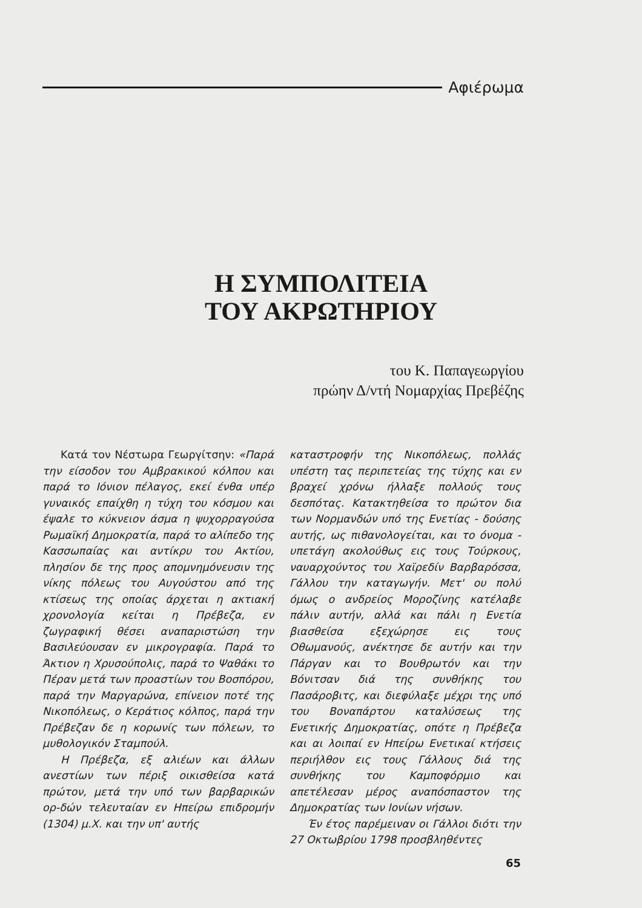Αφιέρωμα
Η ΣΥΜΠΟΛΙΤΕΙΑ
ΤΟΥ ΑΚΡΩΤΗΡΙΟΥ
του Κ. Παπαγεωργίου
πρώην Δ/ντή Νομαρχίας Πρεβέζης
Κατά τον Νέστωρα Γεωργίτσην: «Παρά την είσοδον του Αμβρακικού κόλπου και παρά το Ιόνιον πέλαγος, εκεί ένθα υπέρ γυναικός επαίχθη η τύχη του κόσμου και έψαλε το κύκνειον άσμα η ψυχορραγούσα Ρωμαϊκή Δημοκρατία, παρά το αλίπεδο της Κασσωπαίας και αντίκρυ του Ακτίου, πλησίον δε της προς απομνημόνευσιν της νίκης πόλεως του Αυγούστου από της κτίσεως της οποίας άρχεται η ακτιακή χρονολογία κείται η Πρέβεζα, εν ζωγραφική θέσει αναπαριστώση την Βασιλεύουσαν εν μικρογραφία. Παρά το Άκτιον η Χρυσούπολις, παρά το Ψαθάκι το Πέραν μετά των προαστίων του Βοσπόρου, παρά την Μαργαρώνα, επίνειον ποτέ της Νικοπόλεως, ο Κεράτιος κόλπος, παρά την Πρέβεζαν δε η κορωνίς των πόλεων, το μυθολογικόν Σταμπούλ.
Η Πρέβεζα, εξ αλιέων και άλλων ανεστίων των πέριξ οικισθείσα κατά πρώτον, μετά την υπό των βαρβαρικών ορ-δών τελευταίαν εν Ηπείρω επιδρομήν (1304) μ.Χ. και την υπ' αυτής
καταστροφήν της Νικοπόλεως, πολλάς υπέστη τας περιπετείας της τύχης και εν βραχεί χρόνω ήλλαξε πολλούς τους δεσπότας. Κατακτηθείσα το πρώτον δια των Νορμανδών υπό της Ενετίας - δούσης αυτής, ως πιθανολογείται, και το όνομα - υπετάγη ακολούθως εις τους Τούρκους, ναυαρχούντος του Χαϊρεδίν Βαρβαρόσσα, Γάλλου την καταγωγήν. Μετ' ου πολύ όμως ο ανδρείος Μοροζίνης κατέλαβε πάλιν αυτήν, αλλά και πάλι η Ενετία βιασθείσα εξεχώρησε εις τους Οθωμανούς, ανέκτησε δε αυτήν και την Πάργαν και το Βουθρωτόν και την Βόνιτσαν διά της συνθήκης του Πασάροβιτς, και διεφύλαξε μέχρι της υπό του Βοναπάρτου καταλύσεως της Ενετικής Δημοκρατίας, οπότε η Πρέβεζα και αι λοιπαί εν Ηπείρω Ενετικαί κτήσεις περιήλθον εις τους Γάλλους διά της συνθήκης του Καμποφόρμιο και απετέλεσαν μέρος αναπόσπαστον της Δημοκρατίας των Ιονίων νήσων.
Έν έτος παρέμειναν οι Γάλλοι διότι την 27 Οκτωβρίου 1798 προσβληθέντες
65